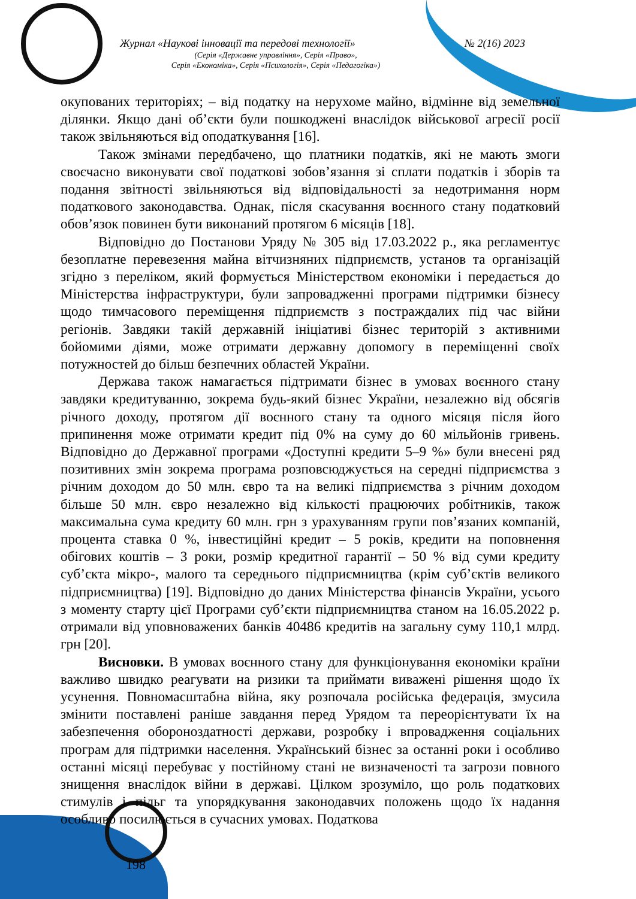Журнал «Наукові інновації та передові технології» № 2(16) 2023
(Серія «Державне управління», Серія «Право»,
Серія «Економіка», Серія «Психологія», Серія «Педагогіка»)
окупованих територіях; – від податку на нерухоме майно, відмінне від земельної ділянки. Якщо дані об’єкти були пошкоджені внаслідок військової агресії росії також звільняються від оподаткування [16].
Також змінами передбачено, що платники податків, які не мають змоги своєчасно виконувати свої податкові зобов’язання зі сплати податків і зборів та подання звітності звільняються від відповідальності за недотримання норм податкового законодавства. Однак, після скасування воєнного стану податковий обов’язок повинен бути виконаний протягом 6 місяців [18].
Відповідно до Постанови Уряду № 305 від 17.03.2022 р., яка регламентує безоплатне перевезення майна вітчизняних підприємств, установ та організацій згідно з переліком, який формується Міністерством економіки і передається до Міністерства інфраструктури, були запровадженні програми підтримки бізнесу щодо тимчасового переміщення підприємств з постраждалих під час війни регіонів. Завдяки такій державній ініціативі бізнес територій з активними бойомими діями, може отримати державну допомогу в переміщенні своїх потужностей до більш безпечних областей України.
Держава також намагається підтримати бізнес в умовах воєнного стану завдяки кредитуванню, зокрема будь-який бізнес України, незалежно від обсягів річного доходу, протягом дії воєнного стану та одного місяця після його припинення може отримати кредит під 0% на суму до 60 мільйонів гривень. Відповідно до Державної програми «Доступні кредити 5–9 %» були внесені ряд позитивних змін зокрема програма розповсюджується на середні підприємства з річним доходом до 50 млн. євро та на великі підприємства з річним доходом більше 50 млн. євро незалежно від кількості працюючих робітників, також максимальна сума кредиту 60 млн. грн з урахуванням групи пов’язаних компаній, процента ставка 0 %, інвестиційні кредит – 5 років, кредити на поповнення обігових коштів – 3 роки, розмір кредитної гарантії – 50 % від суми кредиту суб’єкта мікро-, малого та середнього підприємництва (крім суб’єктів великого підприємництва) [19]. Відповідно до даних Міністерства фінансів України, усього з моменту старту цієї Програми суб’єкти підприємництва станом на 16.05.2022 р. отримали від уповноважених банків 40486 кредитів на загальну суму 110,1 млрд. грн [20].
Висновки. В умовах воєнного стану для функціонування економіки країни важливо швидко реагувати на ризики та приймати виважені рішення щодо їх усунення. Повномасштабна війна, яку розпочала російська федерація, змусила змінити поставлені раніше завдання перед Урядом та переорієнтувати їх на забезпечення обороноздатності держави, розробку і впровадження соціальних програм для підтримки населення. Український бізнес за останні роки і особливо останні місяці перебуває у постійному стані не визначеності та загрози повного знищення внаслідок війни в державі. Цілком зрозуміло, що роль податкових стимулів і пільг та упорядкування законодавчих положень щодо їх надання особливо посилюється в сучасних умовах. Податкова
198